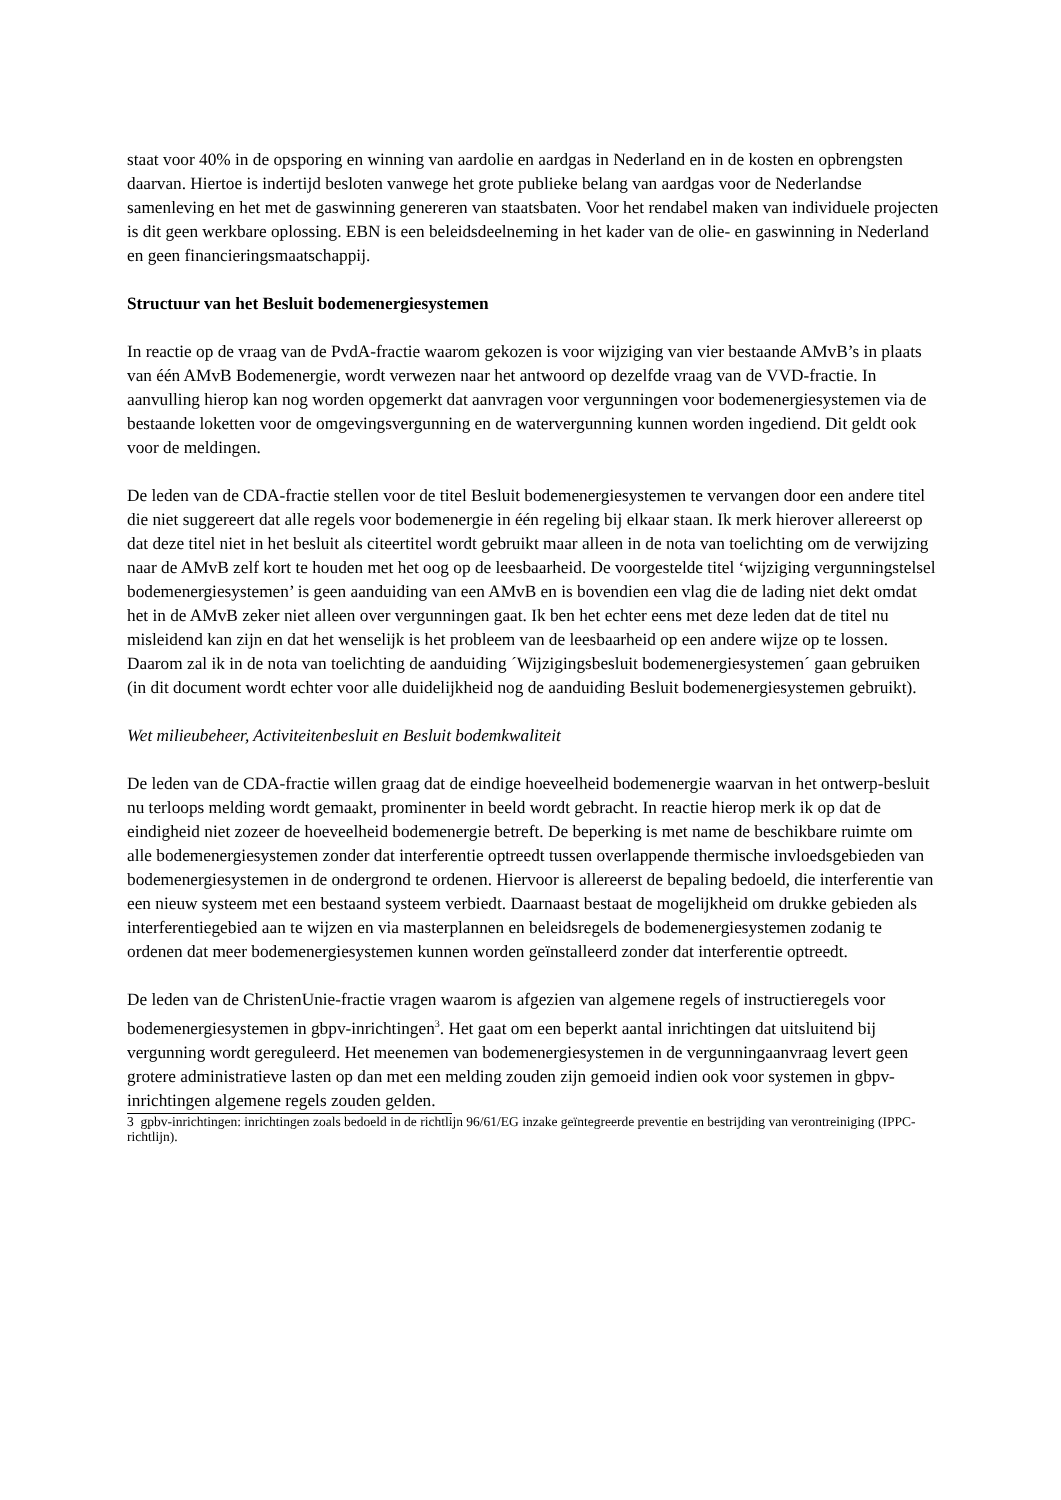staat voor 40% in de opsporing en winning van aardolie en aardgas in Nederland en in de kosten en opbrengsten daarvan. Hiertoe is indertijd besloten vanwege het grote publieke belang van aardgas voor de Nederlandse samenleving en het met de gaswinning genereren van staatsbaten. Voor het rendabel maken van individuele projecten is dit geen werkbare oplossing. EBN is een beleidsdeelneming in het kader van de olie- en gaswinning in Nederland en geen financieringsmaatschappij.
Structuur van het Besluit bodemenergiesystemen
In reactie op de vraag van de PvdA-fractie waarom gekozen is voor wijziging van vier bestaande AMvB’s in plaats van één AMvB Bodemenergie, wordt verwezen naar het antwoord op dezelfde vraag van de VVD-fractie. In aanvulling hierop kan nog worden opgemerkt dat aanvragen voor vergunningen voor bodemenergiesystemen via de bestaande loketten voor de omgevingsvergunning en de watervergunning kunnen worden ingediend. Dit geldt ook voor de meldingen.
De leden van de CDA-fractie stellen voor de titel Besluit bodemenergiesystemen te vervangen door een andere titel die niet suggereert dat alle regels voor bodemenergie in één regeling bij elkaar staan. Ik merk hierover allereerst op dat deze titel niet in het besluit als citeertitel wordt gebruikt maar alleen in de nota van toelichting om de verwijzing naar de AMvB zelf kort te houden met het oog op de leesbaarheid. De voorgestelde titel ‘wijziging vergunningstelsel bodemenergiesystemen’ is geen aanduiding van een AMvB en is bovendien een vlag die de lading niet dekt omdat het in de AMvB zeker niet alleen over vergunningen gaat. Ik ben het echter eens met deze leden dat de titel nu misleidend kan zijn en dat het wenselijk is het probleem van de leesbaarheid op een andere wijze op te lossen. Daarom zal ik in de nota van toelichting de aanduiding ´Wijzigingsbesluit bodemenergiesystemen´ gaan gebruiken (in dit document wordt echter voor alle duidelijkheid nog de aanduiding Besluit bodemenergiesystemen gebruikt).
Wet milieubeheer, Activiteitenbesluit en Besluit bodemkwaliteit
De leden van de CDA-fractie willen graag dat de eindige hoeveelheid bodemenergie waarvan in het ontwerp-besluit nu terloops melding wordt gemaakt, prominenter in beeld wordt gebracht. In reactie hierop merk ik op dat de eindigheid niet zozeer de hoeveelheid bodemenergie betreft. De beperking is met name de beschikbare ruimte om alle bodemenergiesystemen zonder dat interferentie optreedt tussen overlappende thermische invloedsgebieden van bodemenergiesystemen in de ondergrond te ordenen. Hiervoor is allereerst de bepaling bedoeld, die interferentie van een nieuw systeem met een bestaand systeem verbiedt. Daarnaast bestaat de mogelijkheid om drukke gebieden als interferentiegebied aan te wijzen en via masterplannen en beleidsregels de bodemenergiesystemen zodanig te ordenen dat meer bodemenergiesystemen kunnen worden geïnstalleerd zonder dat interferentie optreedt.
De leden van de ChristenUnie-fractie vragen waarom is afgezien van algemene regels of instructieregels voor bodemenergiesystemen in gbpv-inrichtingen<sup>3</sup>. Het gaat om een beperkt aantal inrichtingen dat uitsluitend bij vergunning wordt gereguleerd. Het meenemen van bodemenergiesystemen in de vergunningaanvraag levert geen grotere administratieve lasten op dan met een melding zouden zijn gemoeid indien ook voor systemen in gbpv-inrichtingen algemene regels zouden gelden.
3 gpbv-inrichtingen: inrichtingen zoals bedoeld in de richtlijn 96/61/EG inzake geïntegreerde preventie en bestrijding van verontreiniging (IPPC-richtlijn).